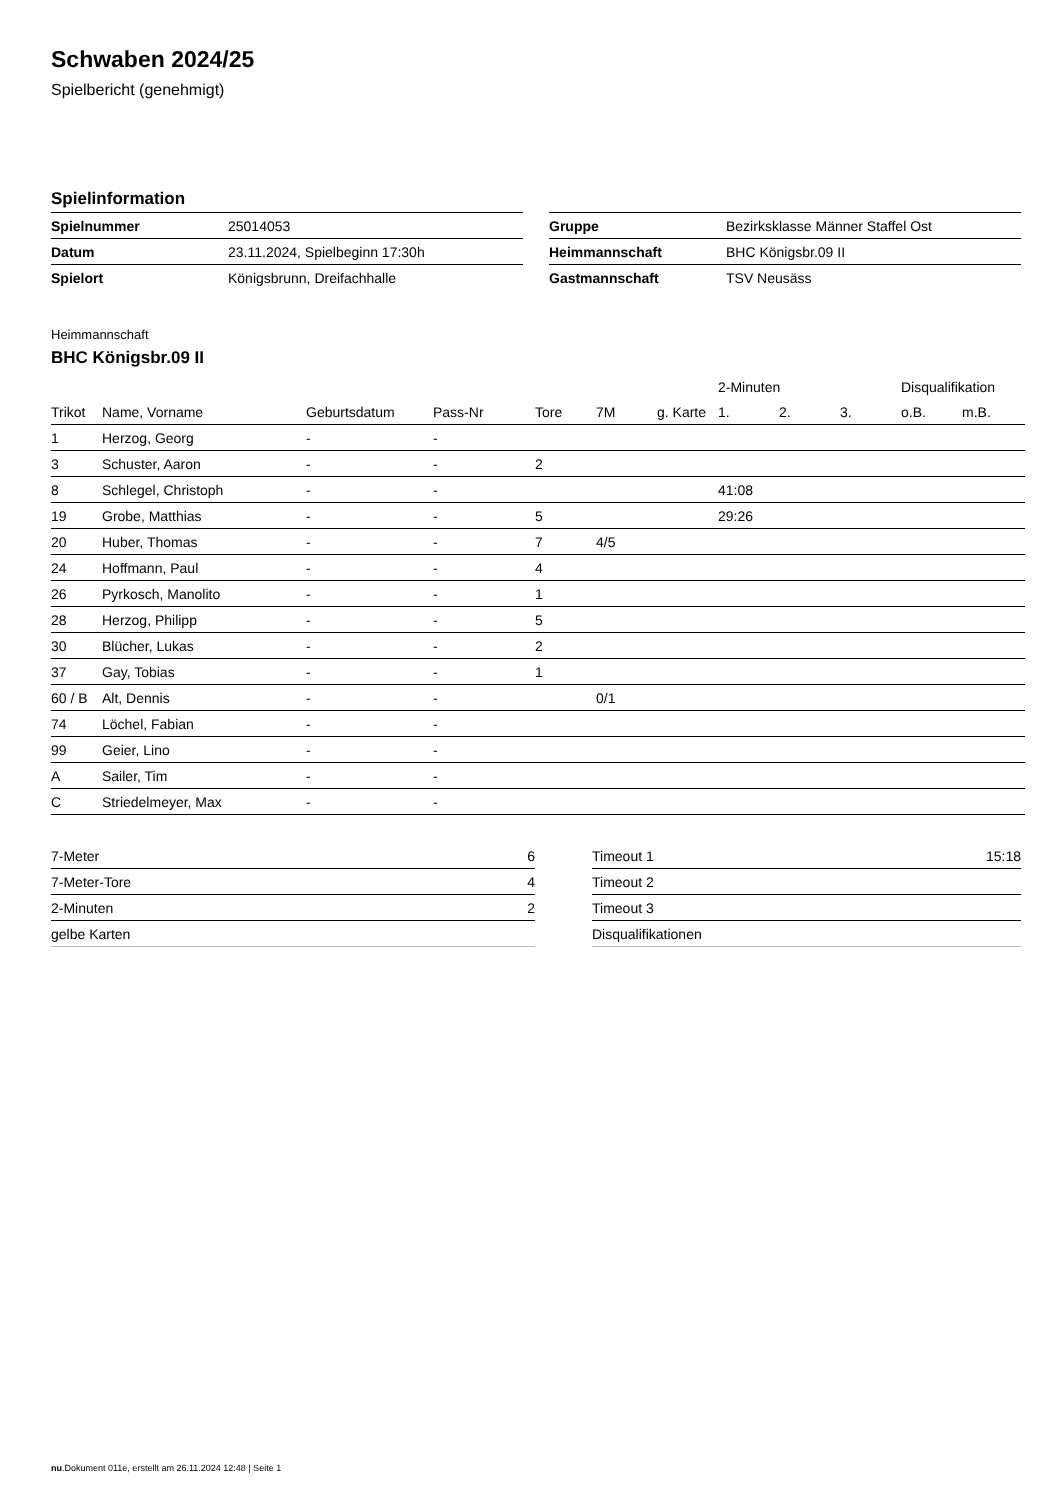Schwaben 2024/25
Spielbericht (genehmigt)
Spielinformation
| Spielnummer | 25014053 |
| Datum | 23.11.2024, Spielbeginn 17:30h |
| Spielort | Königsbrunn, Dreifachhalle |
| Gruppe | Bezirksklasse Männer Staffel Ost |
| Heimmannschaft | BHC Königsbr.09 II |
| Gastmannschaft | TSV Neusäss |
Heimmannschaft
BHC Königsbr.09 II
| | | | | | | | 2-Minuten | | | Disqualifikation | |
| --- | --- | --- | --- | --- | --- | --- | --- | --- | --- | --- | --- |
| Trikot | Name, Vorname | Geburtsdatum | Pass-Nr | Tore | 7M | g. Karte | 1. | 2. | 3. | o.B. | m.B. |
| 1 | Herzog, Georg | - | - | | | | | | | | |
| 3 | Schuster, Aaron | - | - | 2 | | | | | | | |
| 8 | Schlegel, Christoph | - | - | | | | 41:08 | | | | |
| 19 | Grobe, Matthias | - | - | 5 | | | 29:26 | | | | |
| 20 | Huber, Thomas | - | - | 7 | 4/5 | | | | | | |
| 24 | Hoffmann, Paul | - | - | 4 | | | | | | | |
| 26 | Pyrkosch, Manolito | - | - | 1 | | | | | | | |
| 28 | Herzog, Philipp | - | - | 5 | | | | | | | |
| 30 | Blücher, Lukas | - | - | 2 | | | | | | | |
| 37 | Gay, Tobias | - | - | 1 | | | | | | | |
| 60 / B | Alt, Dennis | - | - | | 0/1 | | | | | | |
| 74 | Löchel, Fabian | - | - | | | | | | | | |
| 99 | Geier, Lino | - | - | | | | | | | | |
| A | Sailer, Tim | - | - | | | | | | | | |
| C | Striedelmeyer, Max | - | - | | | | | | | | |
| 7-Meter | 6 |
| 7-Meter-Tore | 4 |
| 2-Minuten | 2 |
| gelbe Karten | |
| Timeout 1 | 15:18 |
| Timeout 2 | |
| Timeout 3 | |
| Disqualifikationen | |
nu.Dokument 011e, erstellt am 26.11.2024 12:48 | Seite 1